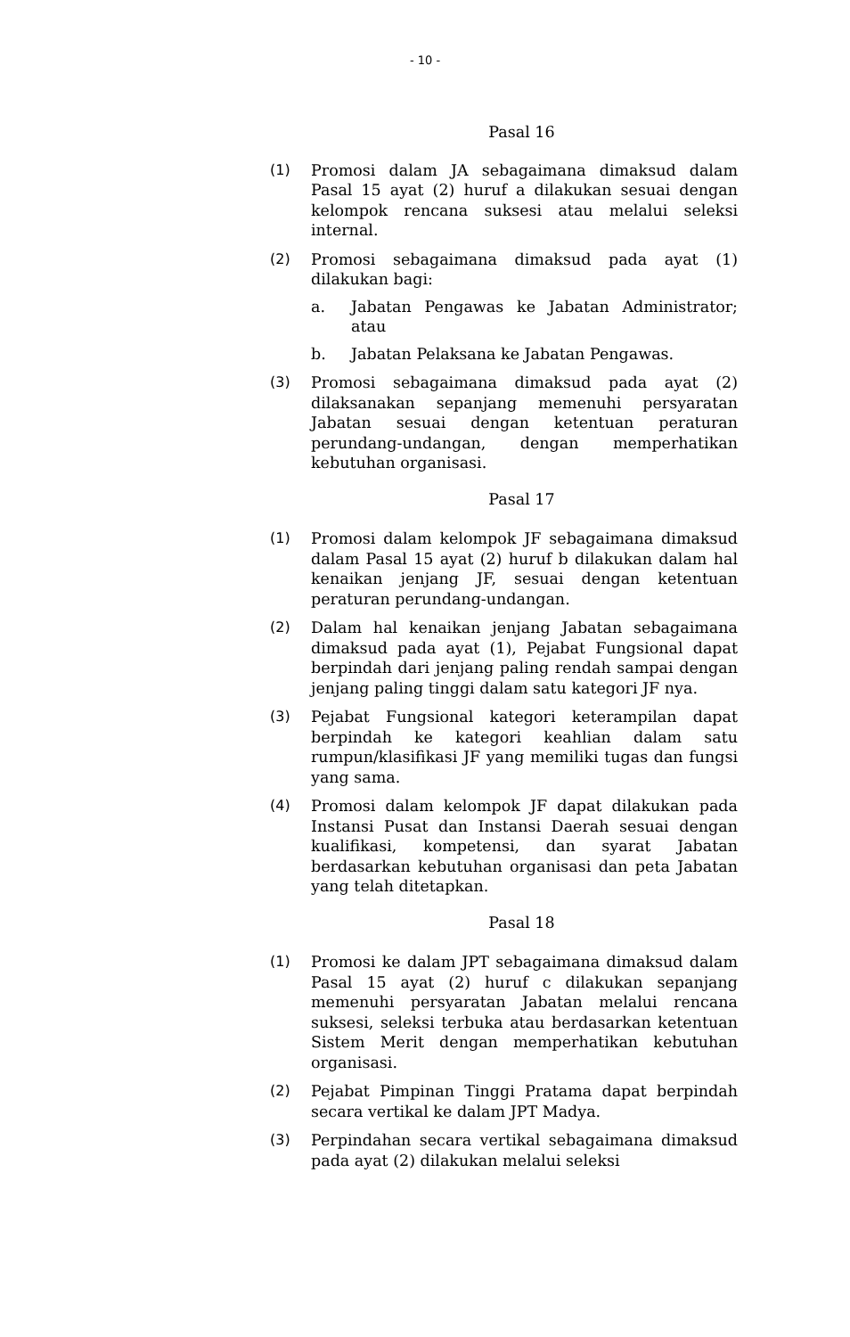- 10 -
Pasal 16
(1) Promosi dalam JA sebagaimana dimaksud dalam Pasal 15 ayat (2) huruf a dilakukan sesuai dengan kelompok rencana suksesi atau melalui seleksi internal.
(2) Promosi sebagaimana dimaksud pada ayat (1) dilakukan bagi:
a. Jabatan Pengawas ke Jabatan Administrator; atau
b. Jabatan Pelaksana ke Jabatan Pengawas.
(3) Promosi sebagaimana dimaksud pada ayat (2) dilaksanakan sepanjang memenuhi persyaratan Jabatan sesuai dengan ketentuan peraturan perundang-undangan, dengan memperhatikan kebutuhan organisasi.
Pasal 17
(1) Promosi dalam kelompok JF sebagaimana dimaksud dalam Pasal 15 ayat (2) huruf b dilakukan dalam hal kenaikan jenjang JF, sesuai dengan ketentuan peraturan perundang-undangan.
(2) Dalam hal kenaikan jenjang Jabatan sebagaimana dimaksud pada ayat (1), Pejabat Fungsional dapat berpindah dari jenjang paling rendah sampai dengan jenjang paling tinggi dalam satu kategori JF nya.
(3) Pejabat Fungsional kategori keterampilan dapat berpindah ke kategori keahlian dalam satu rumpun/klasifikasi JF yang memiliki tugas dan fungsi yang sama.
(4) Promosi dalam kelompok JF dapat dilakukan pada Instansi Pusat dan Instansi Daerah sesuai dengan kualifikasi, kompetensi, dan syarat Jabatan berdasarkan kebutuhan organisasi dan peta Jabatan yang telah ditetapkan.
Pasal 18
(1) Promosi ke dalam JPT sebagaimana dimaksud dalam Pasal 15 ayat (2) huruf c dilakukan sepanjang memenuhi persyaratan Jabatan melalui rencana suksesi, seleksi terbuka atau berdasarkan ketentuan Sistem Merit dengan memperhatikan kebutuhan organisasi.
(2) Pejabat Pimpinan Tinggi Pratama dapat berpindah secara vertikal ke dalam JPT Madya.
(3) Perpindahan secara vertikal sebagaimana dimaksud pada ayat (2) dilakukan melalui seleksi